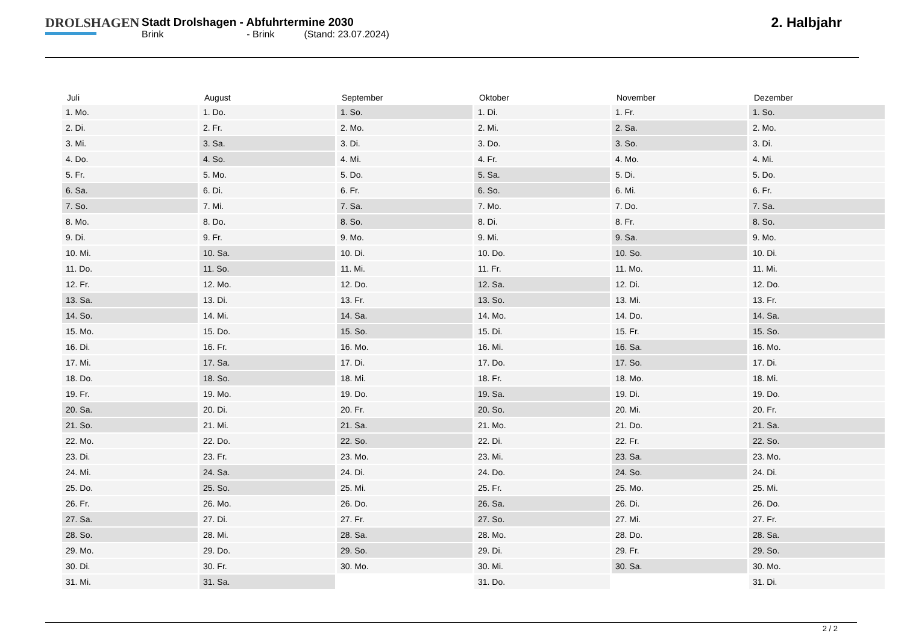DROLSHAGEN
Stadt Drolshagen - Abfuhrtermine 2030
Brink - Brink (Stand: 23.07.2024)
2. Halbjahr
| Juli | August | September | Oktober | November | Dezember |
| --- | --- | --- | --- | --- | --- |
| 1. Mo. | 1. Do. | 1. So. | 1. Di. | 1. Fr. | 1. So. |
| 2. Di. | 2. Fr. | 2. Mo. | 2. Mi. | 2. Sa. | 2. Mo. |
| 3. Mi. | 3. Sa. | 3. Di. | 3. Do. | 3. So. | 3. Di. |
| 4. Do. | 4. So. | 4. Mi. | 4. Fr. | 4. Mo. | 4. Mi. |
| 5. Fr. | 5. Mo. | 5. Do. | 5. Sa. | 5. Di. | 5. Do. |
| 6. Sa. | 6. Di. | 6. Fr. | 6. So. | 6. Mi. | 6. Fr. |
| 7. So. | 7. Mi. | 7. Sa. | 7. Mo. | 7. Do. | 7. Sa. |
| 8. Mo. | 8. Do. | 8. So. | 8. Di. | 8. Fr. | 8. So. |
| 9. Di. | 9. Fr. | 9. Mo. | 9. Mi. | 9. Sa. | 9. Mo. |
| 10. Mi. | 10. Sa. | 10. Di. | 10. Do. | 10. So. | 10. Di. |
| 11. Do. | 11. So. | 11. Mi. | 11. Fr. | 11. Mo. | 11. Mi. |
| 12. Fr. | 12. Mo. | 12. Do. | 12. Sa. | 12. Di. | 12. Do. |
| 13. Sa. | 13. Di. | 13. Fr. | 13. So. | 13. Mi. | 13. Fr. |
| 14. So. | 14. Mi. | 14. Sa. | 14. Mo. | 14. Do. | 14. Sa. |
| 15. Mo. | 15. Do. | 15. So. | 15. Di. | 15. Fr. | 15. So. |
| 16. Di. | 16. Fr. | 16. Mo. | 16. Mi. | 16. Sa. | 16. Mo. |
| 17. Mi. | 17. Sa. | 17. Di. | 17. Do. | 17. So. | 17. Di. |
| 18. Do. | 18. So. | 18. Mi. | 18. Fr. | 18. Mo. | 18. Mi. |
| 19. Fr. | 19. Mo. | 19. Do. | 19. Sa. | 19. Di. | 19. Do. |
| 20. Sa. | 20. Di. | 20. Fr. | 20. So. | 20. Mi. | 20. Fr. |
| 21. So. | 21. Mi. | 21. Sa. | 21. Mo. | 21. Do. | 21. Sa. |
| 22. Mo. | 22. Do. | 22. So. | 22. Di. | 22. Fr. | 22. So. |
| 23. Di. | 23. Fr. | 23. Mo. | 23. Mi. | 23. Sa. | 23. Mo. |
| 24. Mi. | 24. Sa. | 24. Di. | 24. Do. | 24. So. | 24. Di. |
| 25. Do. | 25. So. | 25. Mi. | 25. Fr. | 25. Mo. | 25. Mi. |
| 26. Fr. | 26. Mo. | 26. Do. | 26. Sa. | 26. Di. | 26. Do. |
| 27. Sa. | 27. Di. | 27. Fr. | 27. So. | 27. Mi. | 27. Fr. |
| 28. So. | 28. Mi. | 28. Sa. | 28. Mo. | 28. Do. | 28. Sa. |
| 29. Mo. | 29. Do. | 29. So. | 29. Di. | 29. Fr. | 29. So. |
| 30. Di. | 30. Fr. | 30. Mo. | 30. Mi. | 30. Sa. | 30. Mo. |
| 31. Mi. | 31. Sa. | | 31. Do. | | 31. Di. |
2 / 2